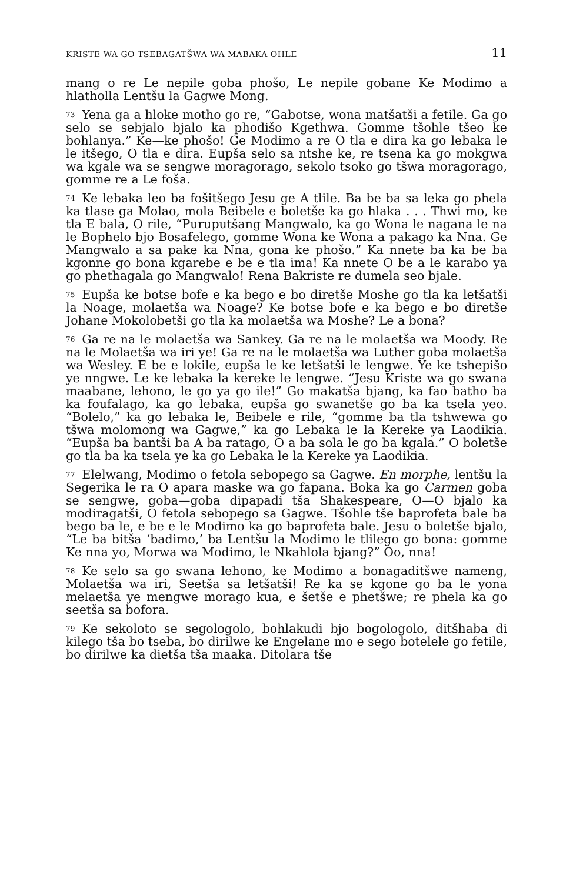KRISTE WA GO TSEBAGATŠWA WA MABAKA OHLE 11
mang o re Le nepile goba phošo, Le nepile gobane Ke Modimo a hlatholla Lentšu la Gagwe Mong.
73 Yena ga a hloke motho go re, “Gabotse, wona matšatši a fetile. Ga go selo se sebjalo bjalo ka phodišo Kgethwa. Gomme tšohle tšeo ke bohlanya.” Ke—ke phošo! Ge Modimo a re O tla e dira ka go lebaka le le itšego, O tla e dira. Eupša selo sa ntshe ke, re tsena ka go mokgwa wa kgale wa se sengwe moragorago, sekolo tsoko go tšwa moragorago, gomme re a Le foša.
74 Ke lebaka leo ba fošitšego Jesu ge A tlile. Ba be ba sa leka go phela ka tlase ga Molao, mola Beibele e boletše ka go hlaka . . . Thwi mo, ke tla E bala, O rile, “Puruputšang Mangwalo, ka go Wona le nagana le na le Bophelo bjo Bosafelego, gomme Wona ke Wona a pakago ka Nna. Ge Mangwalo a sa pake ka Nna, gona ke phošo.” Ka nnete ba ka be ba kgonne go bona kgarebe e be e tla ima! Ka nnete O be a le karabo ya go phethagala go Mangwalo! Rena Bakriste re dumela seo bjale.
75 Eupša ke botse bofe e ka bego e bo diretše Moshe go tla ka letšatši la Noage, molaetša wa Noage? Ke botse bofe e ka bego e bo diretše Johane Mokolobetši go tla ka molaetša wa Moshe? Le a bona?
76 Ga re na le molaetša wa Sankey. Ga re na le molaetša wa Moody. Re na le Molaetša wa iri ye! Ga re na le molaetša wa Luther goba molaetša wa Wesley. E be e lokile, eupša le ke letšatši le lengwe. Ye ke tshepišo ye nngwe. Le ke lebaka la kereke le lengwe. “Jesu Kriste wa go swana maabane, lehono, le go ya go ile!” Go makatša bjang, ka fao batho ba ka foufalago, ka go lebaka, eupša go swanetše go ba ka tsela yeo. “Bolelo,” ka go lebaka le, Beibele e rile, “gomme ba tla tshwewa go tšwa molomong wa Gagwe,” ka go Lebaka le la Kereke ya Laodikia. “Eupša ba bantši ba A ba ratago, O a ba sola le go ba kgala.” O boletše go tla ba ka tsela ye ka go Lebaka le la Kereke ya Laodikia.
77 Elelwang, Modimo o fetola sebopego sa Gagwe. En morphe, lentšu la Segerika le ra O apara maske wa go fapana. Boka ka go Carmen goba se sengwe, goba—goba dipapadi tša Shakespeare, O—O bjalo ka modiragatši, O fetola sebopego sa Gagwe. Tšohle tše baprofeta bale ba bego ba le, e be e le Modimo ka go baprofeta bale. Jesu o boletše bjalo, “Le ba bitša ‘badimo,’ ba Lentšu la Modimo le tlilego go bona: gomme Ke nna yo, Morwa wa Modimo, le Nkahlola bjang?” Oo, nna!
78 Ke selo sa go swana lehono, ke Modimo a bonagaditšwe nameng, Molaetša wa iri, Seetša sa letšatši! Re ka se kgone go ba le yona melaetša ye mengwe morago kua, e šetše e phetšwe; re phela ka go seetša sa bofora.
79 Ke sekoloto se segologolo, bohlakudi bjo bogologolo, ditšhaba di kilego tša bo tseba, bo dirilwe ke Engelane mo e sego botelele go fetile, bo dirilwe ka dietša tša maaka. Ditolara tše